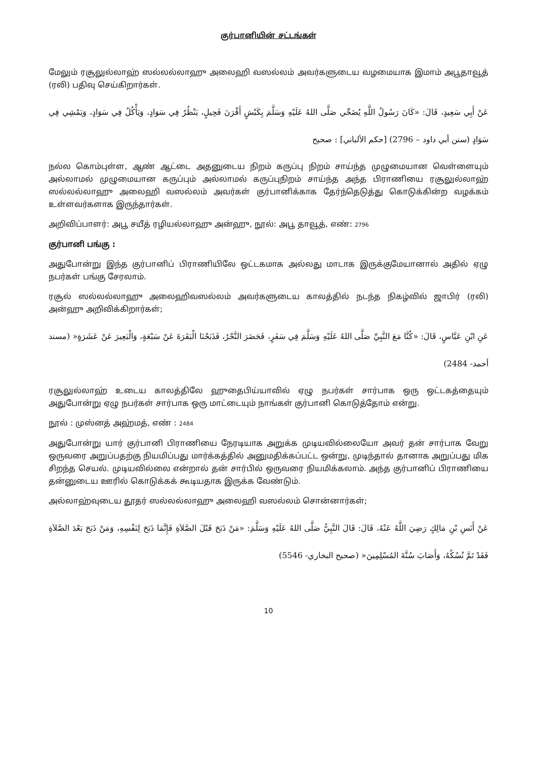குர்பானியின் சட்டங்கள்
மேலும் ரசூலுல்லாஹ் ஸல்லல்லாஹு அலைஹி வஸல்லம் அவர்களுடைய வழமையாக இமாம் அபூதாவூத் (ரலி) பதிவு செய்கிறார்கள்.
عَنْ أَبِي سَعِيدٍ، قَالَ: «كَانَ رَسُولُ اللَّهِ يُضَحِّي صَلَّى اللهُ عَلَيْهِ وَسَلَّمَ بِكَبْشٍ أَقْرَنَ فَحِيلٍ، يَنْظُرُ فِي سَوَادٍ، وَيَأْكُلُ فِي سَوَادٍ، وَيَمْشِي فِي سَوَادٍ (سنن أبي داود – 2796) [حكم الألباني] : صحيح
நல்ல கொம்புள்ள, ஆண் ஆட்டை அதனுடைய நிறம் கருப்பு நிறம் சாய்ந்த முழுமையான வெள்ளையும் அல்லாமல் முழுமையான கருப்பும் அல்லாமல் கருப்புநிறம் சாய்ந்த அந்த பிராணியை ரசூலுல்லாஹ் ஸல்லல்லாஹு அலைஹி வஸல்லம் அவர்கள் குர்பானிக்காக தேர்ந்தெடுத்து கொடுக்கின்ற வழக்கம் உள்ளவர்களாக இருந்தார்கள்.
அறிவிப்பாளர்: அபூ சயீத் ரழியல்லாஹு அன்ஹு, நூல்: அபூ தாவூத், எண்: 2796
குர்பானி பங்கு :
அதுபோன்று இந்த குர்பானிப் பிராணியிலே ஒட்டகமாக அல்லது மாடாக இருக்குமேயானால் அதில் ஏழு நபர்கள் பங்கு சேரலாம்.
ரசூல் ஸல்லல்லாஹு அலைஹிவஸல்லம் அவர்களுடைய காலத்தில் நடந்த நிகழ்வில் ஜாபிர் (ரலி) அன்ஹு அறிவிக்கிறார்கள்;
عَنِ ابْنِ عَبَّاسٍ، قَالَ: «كُنَّا مَعَ النَّبِيِّ صَلَّى اللهُ عَلَيْهِ وَسَلَّمَ فِي سَفَرٍ، فَحَضَرَ النَّحْرُ، فَذَبَحْنَا الْبَقَرَةَ عَنْ سَبْعَةٍ، وَالْبَعِيرَ عَنْ عَشَرَةٍ« (مسند أحمد- 2484)
ரசூலுல்லாஹ் உடைய காலத்திலே ஹுதைபிய்யாவில் ஏழு நபர்கள் சார்பாக ஒரு ஒட்டகத்தையும் அதுபோன்று ஏழு நபர்கள் சார்பாக ஒரு மாட்டையும் நாங்கள் குர்பானி கொடுத்தோம் என்று.
நூல் : முஸ்னத் அஹ்மத், எண் : 2484
அதுபோன்று யார் குர்பானி பிராணியை நேரடியாக அறுக்க முடியவில்லையோ அவர் தன் சார்பாக வேறு ஒருவரை அறுப்பதற்கு நியமிப்பது மார்க்கத்தில் அனுமதிக்கப்பட்ட ஒன்று, முடிந்தால் தானாக அறுப்பது மிக சிறந்த செயல். முடியவில்லை என்றால் தன் சார்பில் ஒருவரை நியமிக்கலாம். அந்த குர்பானிப் பிராணியை தன்னுடைய ஊரில் கொடுக்கக் கூடியதாக இருக்க வேண்டும்.
அல்லாஹ்வுடைய தூதர் ஸல்லல்லாஹு அலைஹி வஸல்லம் சொன்னார்கள்;
عَنْ أَنَسِ بْنِ مَالِكٍ رَضِيَ اللَّهُ عَنْهُ، قَالَ: قَالَ النَّبِيُّ صَلَّى اللهُ عَلَيْهِ وَسَلَّمَ: «مَنْ ذَبَحَ قَبْلَ الصَّلاَةِ فَإِنَّمَا ذَبَحَ لِنَفْسِهِ، وَمَنْ ذَبَحَ بَعْدَ الصَّلاَةِ فَقَدْ تَمَّ نُسُكُهُ، وَأَصَابَ سُنَّةَ المُسْلِمِينَ« (صحيح البخاري- 5546)
10